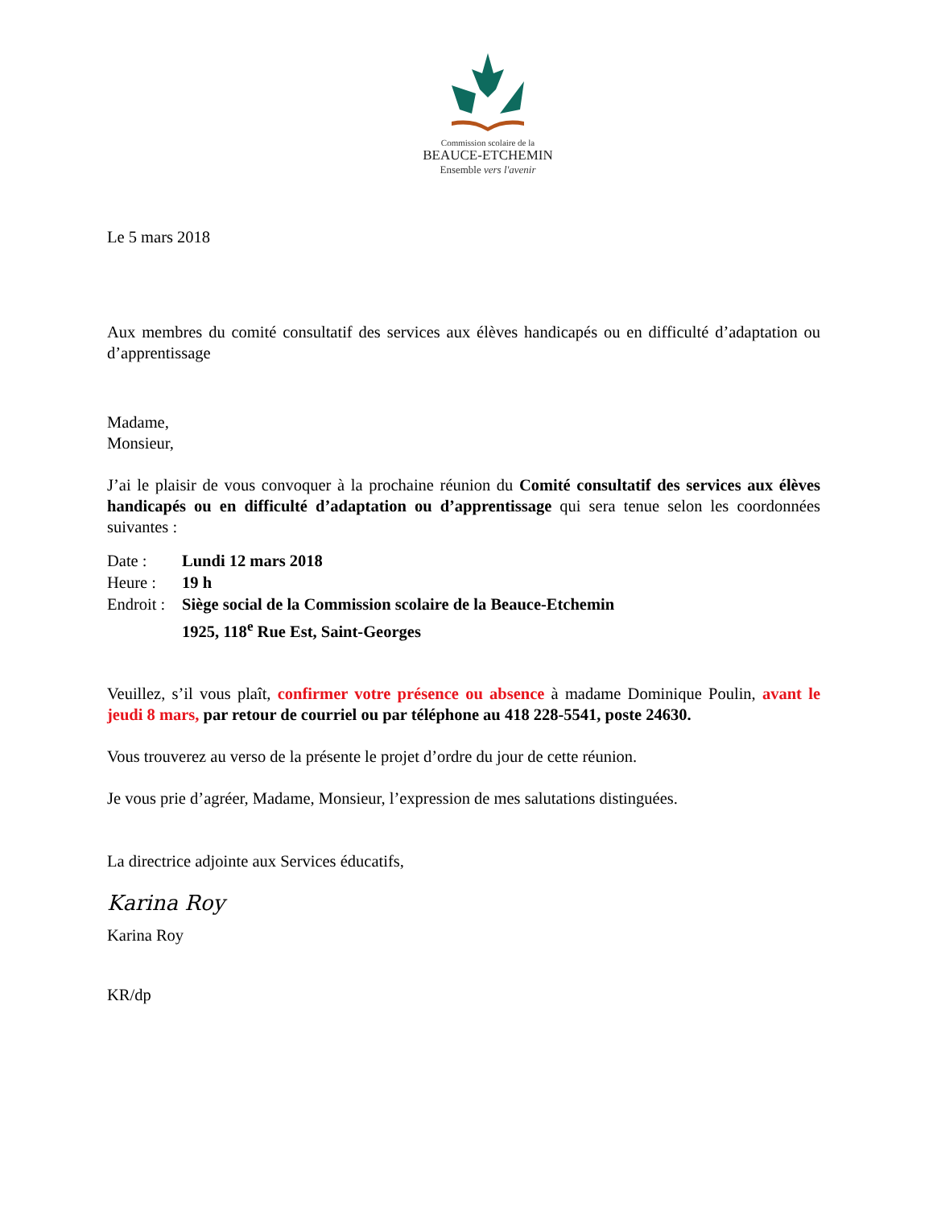Commission scolaire de la
BEAUCE-ETCHEMIN
Ensemble vers l'avenir
Le 5 mars 2018
Aux membres du comité consultatif des services aux élèves handicapés ou en difficulté d’adaptation ou d’apprentissage
Madame,
Monsieur,
J’ai le plaisir de vous convoquer à la prochaine réunion du Comité consultatif des services aux élèves handicapés ou en difficulté d’adaptation ou d’apprentissage qui sera tenue selon les coordonnées suivantes :
| Date : | Lundi 12 mars 2018 |
| Heure : | 19 h |
| Endroit : | Siège social de la Commission scolaire de la Beauce-Etchemin 1925, 118<sup>e</sup> Rue Est, Saint-Georges |
Veuillez, s’il vous plaît, confirmer votre présence ou absence à madame Dominique Poulin, avant le jeudi 8 mars, par retour de courriel ou par téléphone au 418 228-5541, poste 24630.
Vous trouverez au verso de la présente le projet d’ordre du jour de cette réunion.
Je vous prie d’agréer, Madame, Monsieur, l’expression de mes salutations distinguées.
La directrice adjointe aux Services éducatifs,
Karina Roy
Karina Roy
KR/dp